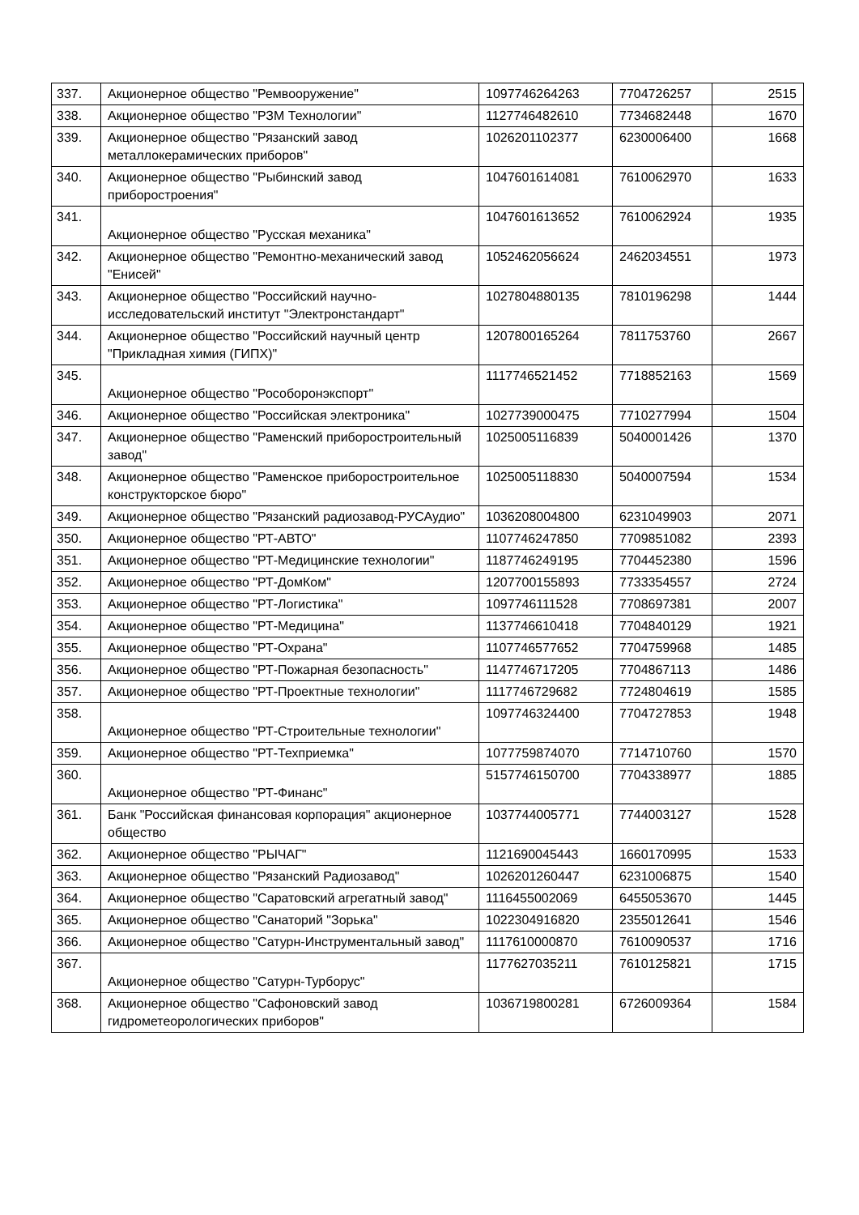| 337. | Акционерное общество "Ремвооружение" | 1097746264263 | 7704726257 | 2515 |
| 338. | Акционерное общество "РЗМ Технологии" | 1127746482610 | 7734682448 | 1670 |
| 339. | Акционерное общество "Рязанский завод металлокерамических приборов" | 1026201102377 | 6230006400 | 1668 |
| 340. | Акционерное общество "Рыбинский завод приборостроения" | 1047601614081 | 7610062970 | 1633 |
| 341. | Акционерное общество "Русская механика" | 1047601613652 | 7610062924 | 1935 |
| 342. | Акционерное общество "Ремонтно-механический завод "Енисей" | 1052462056624 | 2462034551 | 1973 |
| 343. | Акционерное общество "Российский научно-исследовательский институт "Электронстандарт" | 1027804880135 | 7810196298 | 1444 |
| 344. | Акционерное общество "Российский научный центр "Прикладная химия (ГИПХ)" | 1207800165264 | 7811753760 | 2667 |
| 345. | Акционерное общество "Рособоронэкспорт" | 1117746521452 | 7718852163 | 1569 |
| 346. | Акционерное общество "Российская электроника" | 1027739000475 | 7710277994 | 1504 |
| 347. | Акционерное общество "Раменский приборостроительный завод" | 1025005116839 | 5040001426 | 1370 |
| 348. | Акционерное общество "Раменское приборостроительное конструкторское бюро" | 1025005118830 | 5040007594 | 1534 |
| 349. | Акционерное общество "Рязанский радиозавод-РУСАудио" | 1036208004800 | 6231049903 | 2071 |
| 350. | Акционерное общество "РТ-АВТО" | 1107746247850 | 7709851082 | 2393 |
| 351. | Акционерное общество "РТ-Медицинские технологии" | 1187746249195 | 7704452380 | 1596 |
| 352. | Акционерное общество "РТ-ДомКом" | 1207700155893 | 7733354557 | 2724 |
| 353. | Акционерное общество "РТ-Логистика" | 1097746111528 | 7708697381 | 2007 |
| 354. | Акционерное общество "РТ-Медицина" | 1137746610418 | 7704840129 | 1921 |
| 355. | Акционерное общество "РТ-Охрана" | 1107746577652 | 7704759968 | 1485 |
| 356. | Акционерное общество "РТ-Пожарная безопасность" | 1147746717205 | 7704867113 | 1486 |
| 357. | Акционерное общество "РТ-Проектные технологии" | 1117746729682 | 7724804619 | 1585 |
| 358. | Акционерное общество "РТ-Строительные технологии" | 1097746324400 | 7704727853 | 1948 |
| 359. | Акционерное общество "РТ-Техприемка" | 1077759874070 | 7714710760 | 1570 |
| 360. | Акционерное общество "РТ-Финанс" | 5157746150700 | 7704338977 | 1885 |
| 361. | Банк "Российская финансовая корпорация" акционерное общество | 1037744005771 | 7744003127 | 1528 |
| 362. | Акционерное общество "РЫЧАГ" | 1121690045443 | 1660170995 | 1533 |
| 363. | Акционерное общество "Рязанский Радиозавод" | 1026201260447 | 6231006875 | 1540 |
| 364. | Акционерное общество "Саратовский агрегатный завод" | 1116455002069 | 6455053670 | 1445 |
| 365. | Акционерное общество "Санаторий "Зорька" | 1022304916820 | 2355012641 | 1546 |
| 366. | Акционерное общество "Сатурн-Инструментальный завод" | 1117610000870 | 7610090537 | 1716 |
| 367. | Акционерное общество "Сатурн-Турборус" | 1177627035211 | 7610125821 | 1715 |
| 368. | Акционерное общество "Сафоновский завод гидрометеорологических приборов" | 1036719800281 | 6726009364 | 1584 |